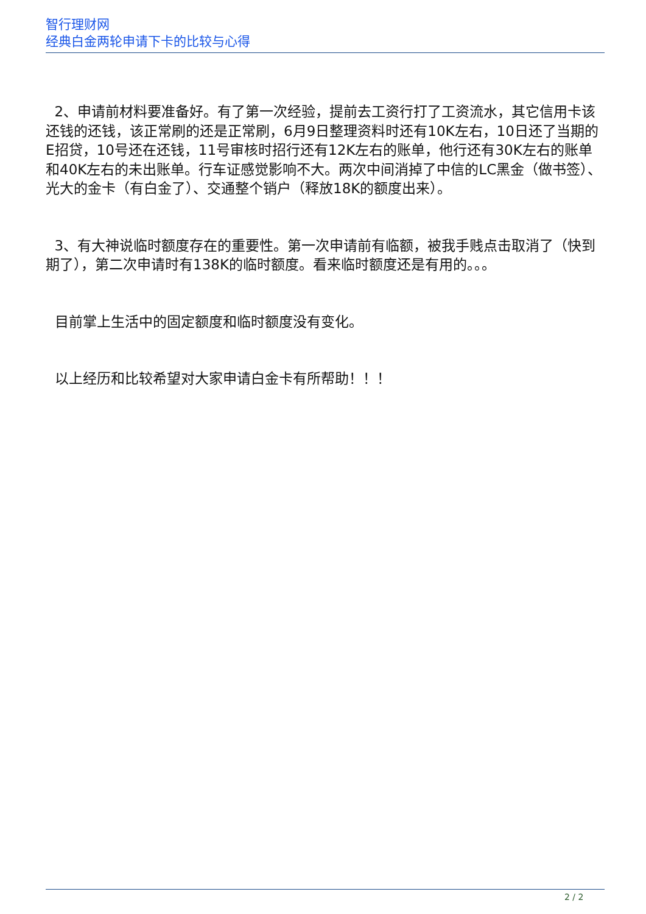智行理财网
经典白金两轮申请下卡的比较与心得
2、申请前材料要准备好。有了第一次经验，提前去工资行打了工资流水，其它信用卡该还钱的还钱，该正常刷的还是正常刷，6月9日整理资料时还有10K左右，10日还了当期的E招贷，10号还在还钱，11号审核时招行还有12K左右的账单，他行还有30K左右的账单和40K左右的未出账单。行车证感觉影响不大。两次中间消掉了中信的LC黑金（做书签）、光大的金卡（有白金了）、交通整个销户（释放18K的额度出来）。
3、有大神说临时额度存在的重要性。第一次申请前有临额，被我手贱点击取消了（快到期了），第二次申请时有138K的临时额度。看来临时额度还是有用的。。。
目前掌上生活中的固定额度和临时额度没有变化。
以上经历和比较希望对大家申请白金卡有所帮助！！！
2 / 2